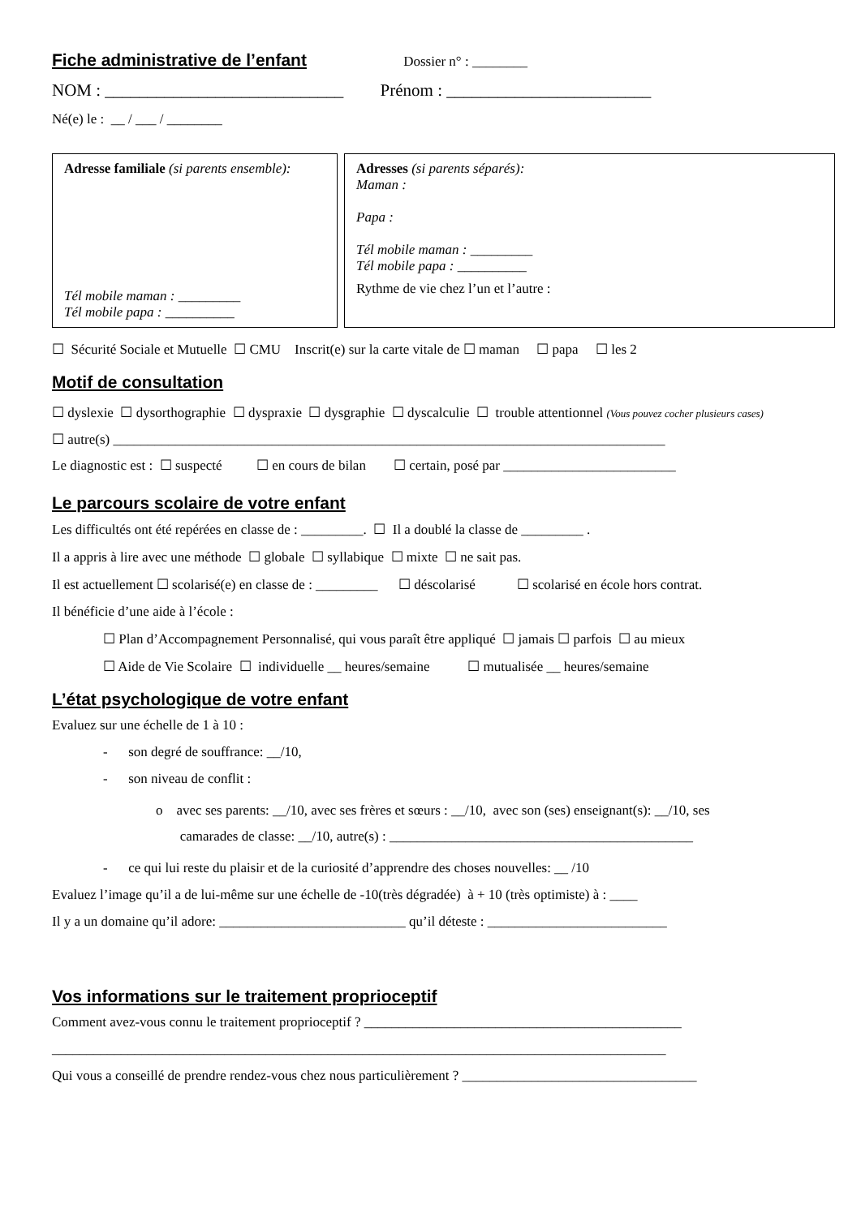Fiche administrative de l’enfant Dossier n° : ________
NOM : ____________________________ Prénom : ________________________
Né(e) le : __ / ___ / ________
Adresse familiale (si parents ensemble):
Tél mobile maman : _________
Tél mobile papa : __________
Adresses (si parents séparés):
Maman :
Papa :
Tél mobile maman : _________
Tél mobile papa : __________
Rythme de vie chez l’un et l’autre :
☐ Sécurité Sociale et Mutuelle ☐ CMU Inscrit(e) sur la carte vitale de ☐ maman ☐ papa ☐ les 2
Motif de consultation
☐ dyslexie ☐ dysorthographie ☐ dyspraxie ☐ dysgraphie ☐ dyscalculie ☐ trouble attentionnel (Vous pouvez cocher plusieurs cases)
☐ autre(s) ________________________________________________________________________________
Le diagnostic est : ☐ suspecté ☐ en cours de bilan ☐ certain, posé par _________________________
Le parcours scolaire de votre enfant
Les difficultés ont été repérées en classe de : _________. ☐ Il a doublé la classe de _________ .
Il a appris à lire avec une méthode ☐ globale ☐ syllabique ☐ mixte ☐ ne sait pas.
Il est actuellement ☐ scolarisé(e) en classe de : _________ ☐ déscolarisé ☐ scolarisé en école hors contrat.
Il bénéficie d’une aide à l’école :
☐ Plan d’Accompagnement Personnalisé, qui vous paraît être appliqué ☐ jamais ☐ parfois ☐ au mieux
☐ Aide de Vie Scolaire ☐ individuelle __ heures/semaine ☐ mutualisée __ heures/semaine
L’état psychologique de votre enfant
Evaluez sur une échelle de 1 à 10 :
- son degré de souffrance: __/10,
- son niveau de conflit :
o avec ses parents: __/10, avec ses frères et sœurs : __/10, avec son (ses) enseignant(s): __/10, ses
camarades de classe: __/10, autre(s) : ____________________________________________
- ce qui lui reste du plaisir et de la curiosité d’apprendre des choses nouvelles: __ /10
Evaluez l’image qu’il a de lui-même sur une échelle de -10(très dégradée) à + 10 (très optimiste) à : ____
Il y a un domaine qu’il adore: ___________________________ qu’il déteste : __________________________
Vos informations sur le traitement proprioceptif
Comment avez-vous connu le traitement proprioceptif ? ______________________________________________
_________________________________________________________________________________________
Qui vous a conseillé de prendre rendez-vous chez nous particulièrement ? __________________________________